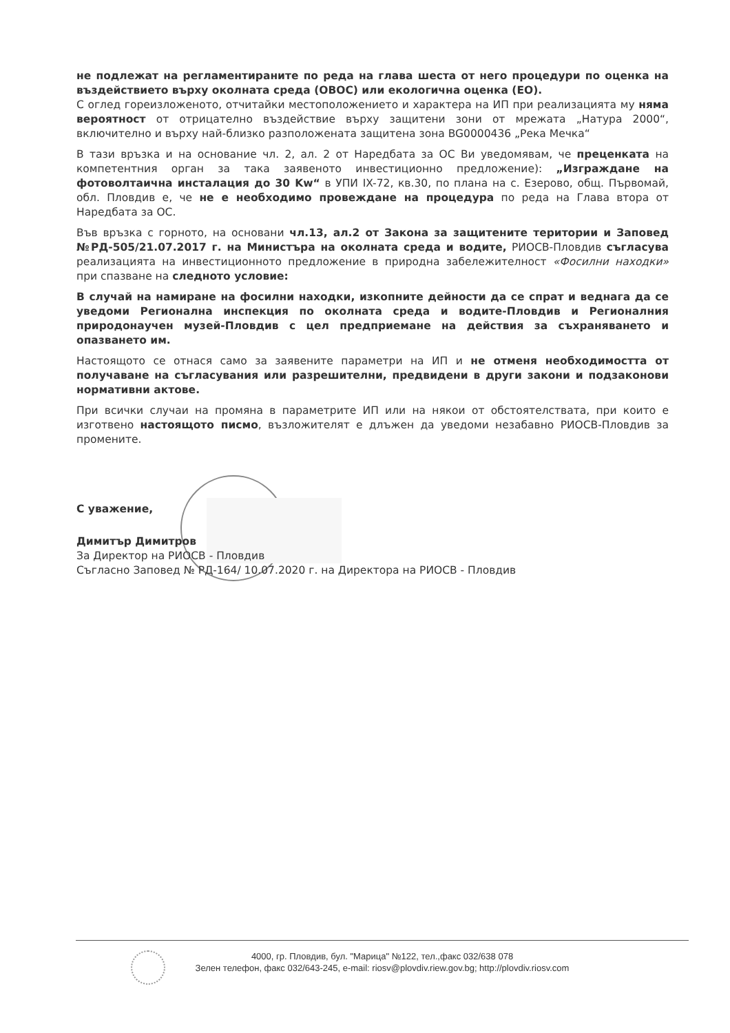не подлежат на регламентираните по реда на глава шеста от него процедури по оценка на въздействието върху околната среда (ОВОС) или екологична оценка (ЕО).
С оглед гореизложеното, отчитайки местоположението и характера на ИП при реализацията му няма вероятност от отрицателно въздействие върху защитени зони от мрежата „Натура 2000“, включително и върху най-близко разположената защитена зона BG0000436 „Река Мечка“
В тази връзка и на основание чл. 2, ал. 2 от Наредбата за ОС Ви уведомявам, че преценката на компетентния орган за така заявеното инвестиционно предложение): „Изграждане на фотоволтаична инсталация до 30 Kw“ в УПИ IX-72, кв.30, по плана на с. Езерово, общ. Първомай, обл. Пловдив е, че не е необходимо провеждане на процедура по реда на Глава втора от Наредбата за ОС.
Във връзка с горното, на основани чл.13, ал.2 от Закона за защитените територии и Заповед №РД-505/21.07.2017 г. на Министъра на околната среда и водите, РИОСВ-Пловдив съгласува реализацията на инвестиционното предложение в природна забележителност «Фосилни находки» при спазване на следното условие:
В случай на намиране на фосилни находки, изкопните дейности да се спрат и веднага да се уведоми Регионална инспекция по околната среда и водите-Пловдив и Регионалния природонаучен музей-Пловдив с цел предприемане на действия за съхраняването и опазването им.
Настоящото се отнася само за заявените параметри на ИП и не отменя необходимостта от получаване на съгласувания или разрешителни, предвидени в други закони и подзаконови нормативни актове.
При всички случаи на промяна в параметрите ИП или на някои от обстоятелствата, при които е изготвено настоящото писмо, възложителят е длъжен да уведоми незабавно РИОСВ-Пловдив за промените.
С уважение,
Димитър Димитров
За Директор на РИОСВ - Пловдив
Съгласно Заповед № РД-164/ 10.07.2020 г. на Директора на РИОСВ - Пловдив
4000, гр. Пловдив, бул. "Марица" №122, тел.,факс 032/638 078
Зелен телефон, факс 032/643-245, e-mail: riosv@plovdiv.riew.gov.bg; http://plovdiv.riosv.com